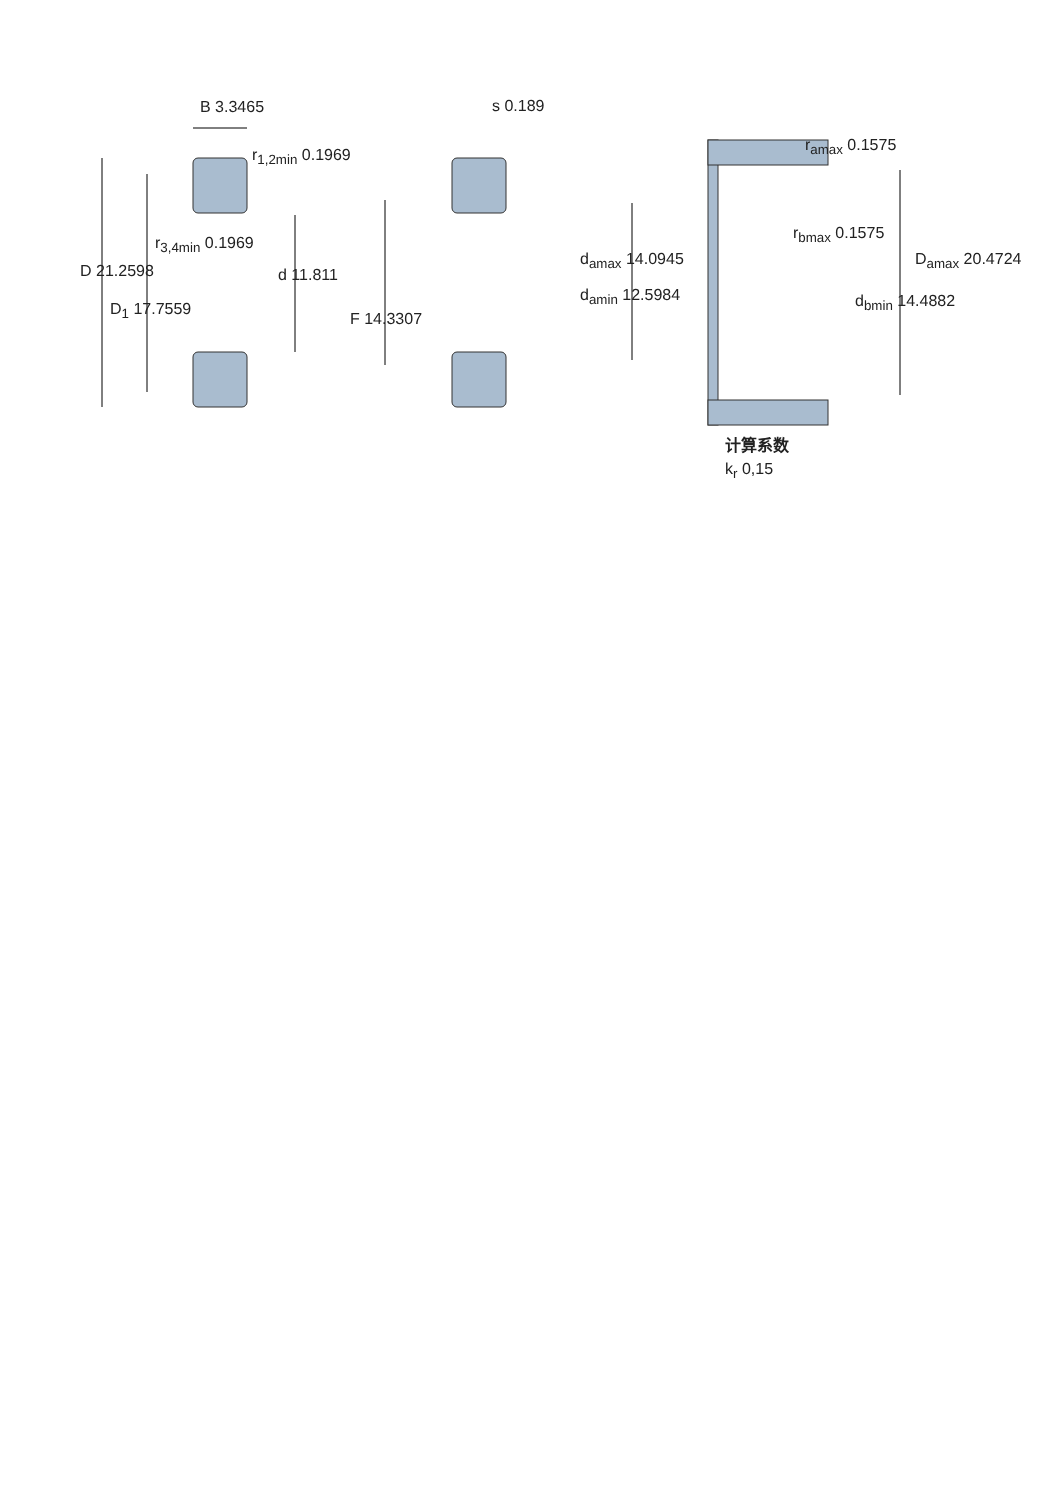B 3.3465
r<sub>1,2min</sub> 0.1969
r<sub>3,4min</sub> 0.1969
D 21.2598 d 11.811
D<sub>1</sub> 17.7559
F 14.3307
s 0.189
r<sub>amax</sub> 0.1575
r<sub>bmax</sub> 0.1575
d<sub>amax</sub> 14.0945 D<sub>amax</sub> 20.4724
d<sub>amin</sub> 12.5984 d<sub>bmin</sub> 14.4882
计算系数
k<sub>r</sub> 0,15